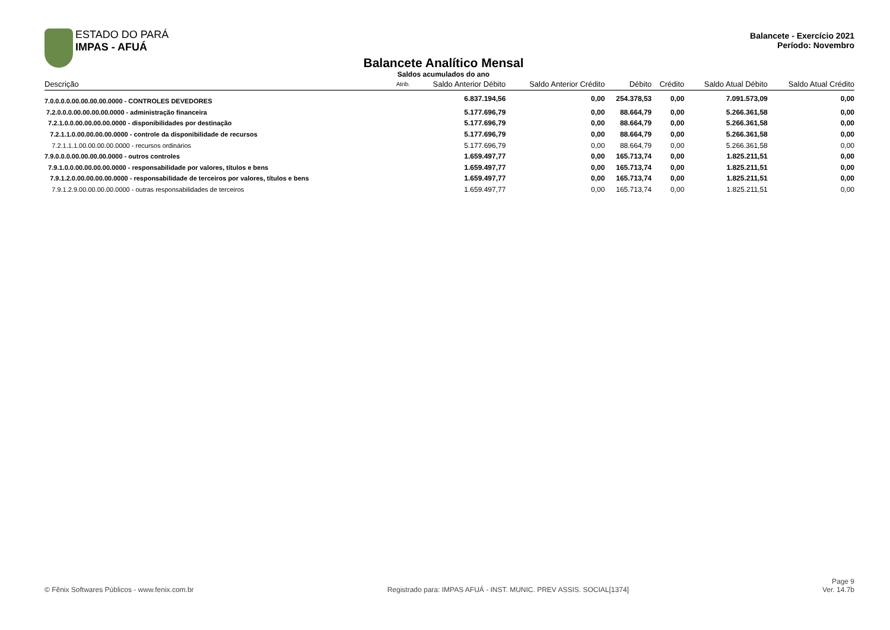ESTADO DO PARÁ
IMPAS - AFUÁ
Balancete - Exercício 2021
Período: Novembro
Balancete Analítico Mensal
Saldos acumulados do ano
| Descrição | Atrib. | Saldo Anterior Débito | Saldo Anterior Crédito | Débito | Crédito | Saldo Atual Débito | Saldo Atual Crédito |
| --- | --- | --- | --- | --- | --- | --- | --- |
| 7.0.0.0.0.00.00.00.00.0000 - CONTROLES DEVEDORES | | 6.837.194,56 | 0,00 | 254.378,53 | 0,00 | 7.091.573,09 | 0,00 |
| 7.2.0.0.0.00.00.00.00.0000 - administração financeira | | 5.177.696,79 | 0,00 | 88.664,79 | 0,00 | 5.266.361,58 | 0,00 |
| 7.2.1.0.0.00.00.00.00.0000 - disponibilidades por destinação | | 5.177.696,79 | 0,00 | 88.664,79 | 0,00 | 5.266.361,58 | 0,00 |
| 7.2.1.1.0.00.00.00.00.0000 - controle da disponibilidade de recursos | | 5.177.696,79 | 0,00 | 88.664,79 | 0,00 | 5.266.361,58 | 0,00 |
| 7.2.1.1.1.00.00.00.00.0000 - recursos ordinários | | 5.177.696,79 | 0,00 | 88.664,79 | 0,00 | 5.266.361,58 | 0,00 |
| 7.9.0.0.0.00.00.00.00.0000 - outros controles | | 1.659.497,77 | 0,00 | 165.713,74 | 0,00 | 1.825.211,51 | 0,00 |
| 7.9.1.0.0.00.00.00.00.0000 - responsabilidade por valores, títulos e bens | | 1.659.497,77 | 0,00 | 165.713,74 | 0,00 | 1.825.211,51 | 0,00 |
| 7.9.1.2.0.00.00.00.00.0000 - responsabilidade de terceiros por valores, títulos e bens | | 1.659.497,77 | 0,00 | 165.713,74 | 0,00 | 1.825.211,51 | 0,00 |
| 7.9.1.2.9.00.00.00.00.0000 - outras responsabilidades de terceiros | | 1.659.497,77 | 0,00 | 165.713,74 | 0,00 | 1.825.211,51 | 0,00 |
© Fênix Softwares Públicos - www.fenix.com.br
Registrado para: IMPAS AFUÁ - INST. MUNIC. PREV ASSIS. SOCIAL[1374]
Page 9
Ver. 14.7b